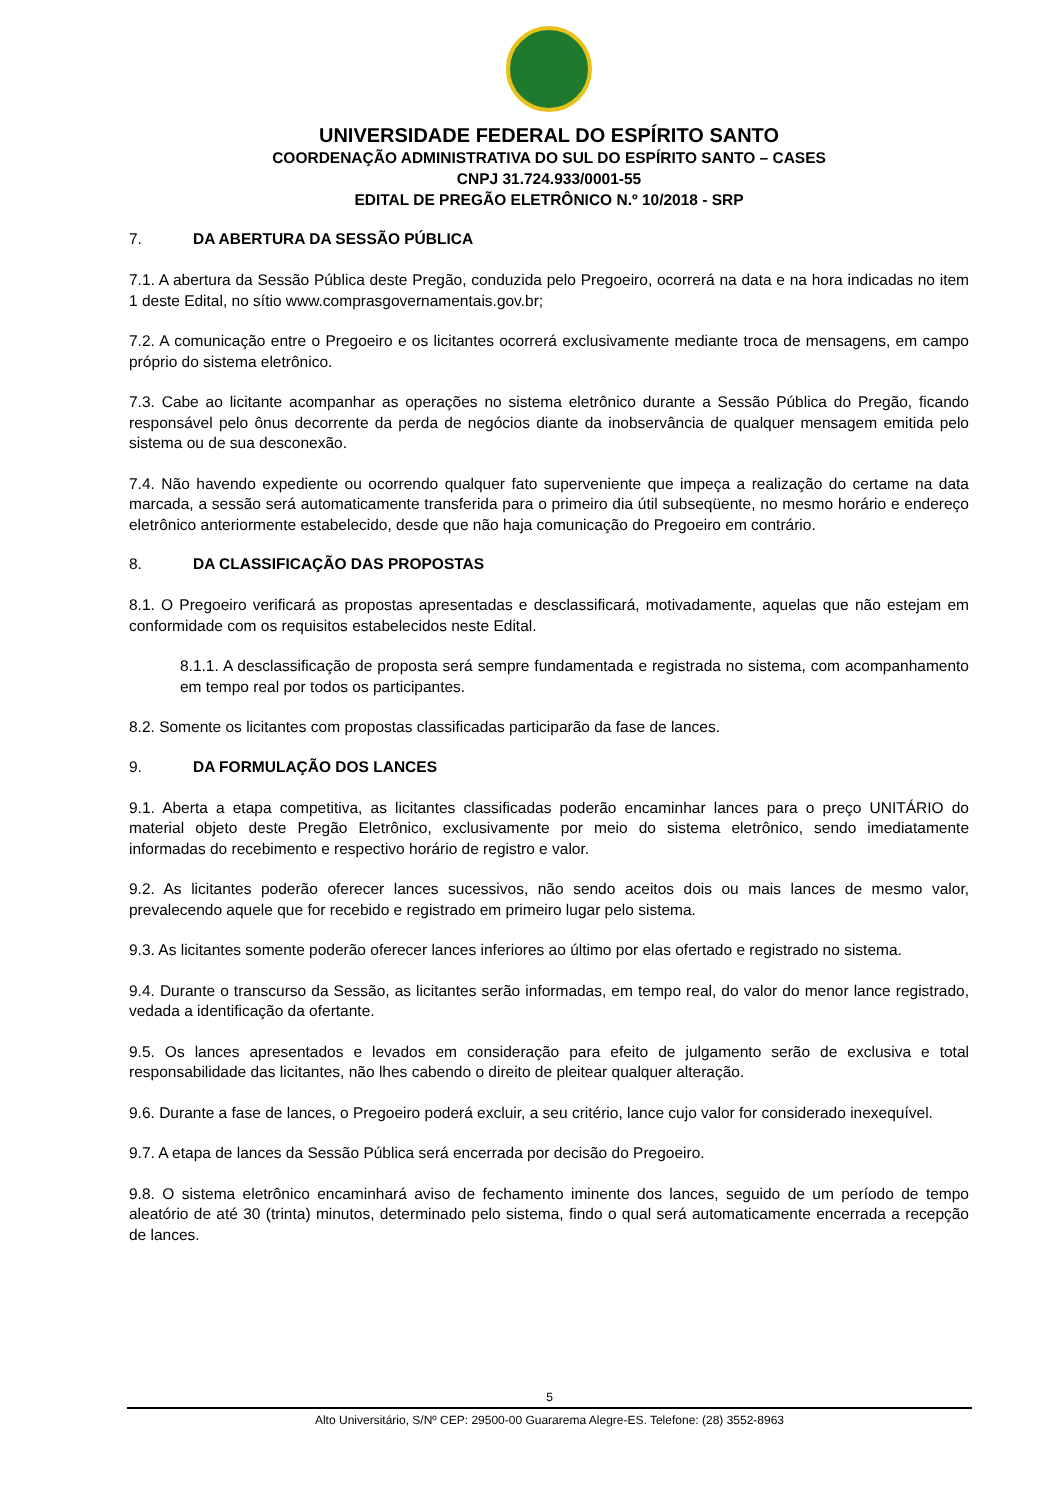UNIVERSIDADE FEDERAL DO ESPÍRITO SANTO
COORDENAÇÃO ADMINISTRATIVA DO SUL DO ESPÍRITO SANTO – CASES
CNPJ 31.724.933/0001-55
EDITAL DE PREGÃO ELETRÔNICO N.º 10/2018 - SRP
7. DA ABERTURA DA SESSÃO PÚBLICA
7.1. A abertura da Sessão Pública deste Pregão, conduzida pelo Pregoeiro, ocorrerá na data e na hora indicadas no item 1 deste Edital, no sítio www.comprasgovernamentais.gov.br;
7.2. A comunicação entre o Pregoeiro e os licitantes ocorrerá exclusivamente mediante troca de mensagens, em campo próprio do sistema eletrônico.
7.3. Cabe ao licitante acompanhar as operações no sistema eletrônico durante a Sessão Pública do Pregão, ficando responsável pelo ônus decorrente da perda de negócios diante da inobservância de qualquer mensagem emitida pelo sistema ou de sua desconexão.
7.4. Não havendo expediente ou ocorrendo qualquer fato superveniente que impeça a realização do certame na data marcada, a sessão será automaticamente transferida para o primeiro dia útil subseqüente, no mesmo horário e endereço eletrônico anteriormente estabelecido, desde que não haja comunicação do Pregoeiro em contrário.
8. DA CLASSIFICAÇÃO DAS PROPOSTAS
8.1. O Pregoeiro verificará as propostas apresentadas e desclassificará, motivadamente, aquelas que não estejam em conformidade com os requisitos estabelecidos neste Edital.
8.1.1. A desclassificação de proposta será sempre fundamentada e registrada no sistema, com acompanhamento em tempo real por todos os participantes.
8.2. Somente os licitantes com propostas classificadas participarão da fase de lances.
9. DA FORMULAÇÃO DOS LANCES
9.1. Aberta a etapa competitiva, as licitantes classificadas poderão encaminhar lances para o preço UNITÁRIO do material objeto deste Pregão Eletrônico, exclusivamente por meio do sistema eletrônico, sendo imediatamente informadas do recebimento e respectivo horário de registro e valor.
9.2. As licitantes poderão oferecer lances sucessivos, não sendo aceitos dois ou mais lances de mesmo valor, prevalecendo aquele que for recebido e registrado em primeiro lugar pelo sistema.
9.3. As licitantes somente poderão oferecer lances inferiores ao último por elas ofertado e registrado no sistema.
9.4. Durante o transcurso da Sessão, as licitantes serão informadas, em tempo real, do valor do menor lance registrado, vedada a identificação da ofertante.
9.5. Os lances apresentados e levados em consideração para efeito de julgamento serão de exclusiva e total responsabilidade das licitantes, não lhes cabendo o direito de pleitear qualquer alteração.
9.6. Durante a fase de lances, o Pregoeiro poderá excluir, a seu critério, lance cujo valor for considerado inexequível.
9.7. A etapa de lances da Sessão Pública será encerrada por decisão do Pregoeiro.
9.8. O sistema eletrônico encaminhará aviso de fechamento iminente dos lances, seguido de um período de tempo aleatório de até 30 (trinta) minutos, determinado pelo sistema, findo o qual será automaticamente encerrada a recepção de lances.
5
Alto Universitário, S/Nº CEP: 29500-00 Guararema Alegre-ES. Telefone: (28) 3552-8963